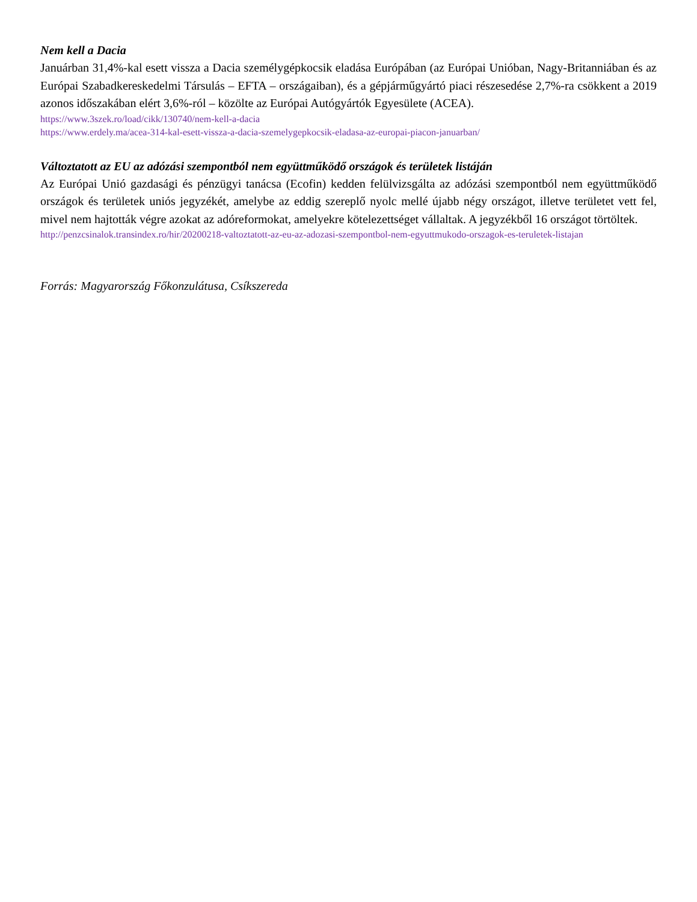Nem kell a Dacia
Januárban 31,4%-kal esett vissza a Dacia személygépkocsik eladása Európában (az Európai Unióban, Nagy-Britanniában és az Európai Szabadkereskedelmi Társulás – EFTA – országaiban), és a gépjárműgyártó piaci részesedése 2,7%-ra csökkent a 2019 azonos időszakában elért 3,6%-ról – közölte az Európai Autógyártók Egyesülete (ACEA).
https://www.3szek.ro/load/cikk/130740/nem-kell-a-dacia
https://www.erdely.ma/acea-314-kal-esett-vissza-a-dacia-szemelygepkocsik-eladasa-az-europai-piacon-januarban/
Változtatott az EU az adózási szempontból nem együttműködő országok és területek listáján
Az Európai Unió gazdasági és pénzügyi tanácsa (Ecofin) kedden felülvizsgálta az adózási szempontból nem együttműködő országok és területek uniós jegyzékét, amelybe az eddig szereplő nyolc mellé újabb négy országot, illetve területet vett fel, mivel nem hajtották végre azokat az adóreformokat, amelyekre kötelezettséget vállaltak. A jegyzékből 16 országot törtöltek.
http://penzcsinalok.transindex.ro/hir/20200218-valtoztatott-az-eu-az-adozasi-szempontbol-nem-egyuttmukodo-orszagok-es-teruletek-listajan
Forrás: Magyarország Főkonzulátusa, Csíkszereda